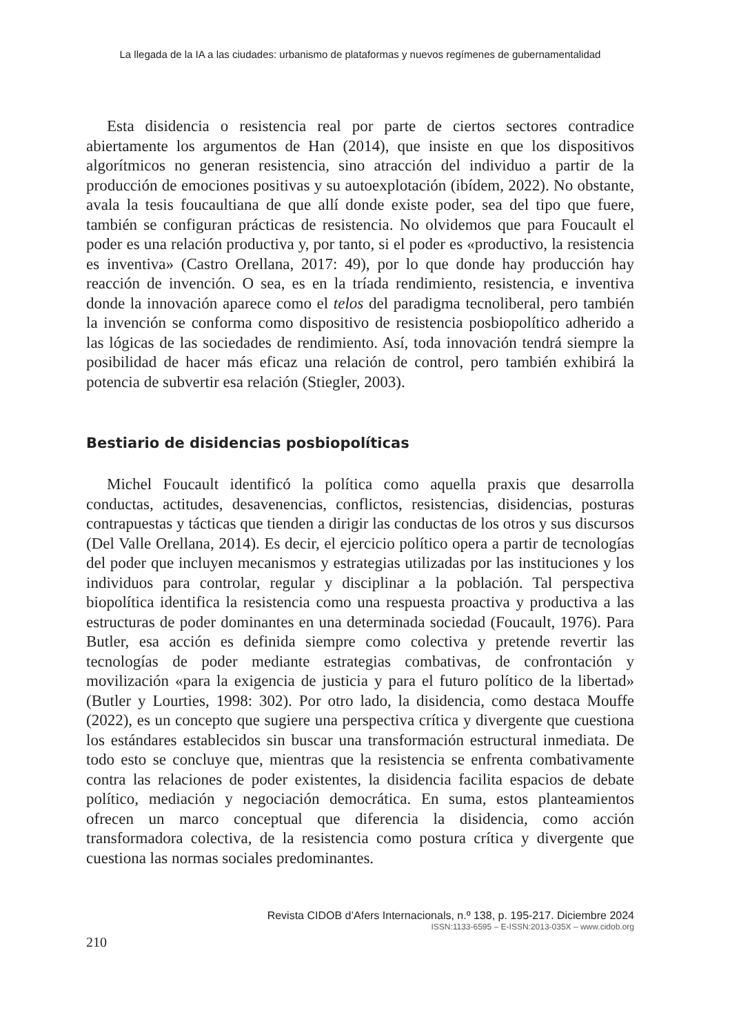La llegada de la IA a las ciudades: urbanismo de plataformas y nuevos regímenes de gubernamentalidad
Esta disidencia o resistencia real por parte de ciertos sectores contradice abiertamente los argumentos de Han (2014), que insiste en que los dispositivos algorítmicos no generan resistencia, sino atracción del individuo a partir de la producción de emociones positivas y su autoexplotación (ibídem, 2022). No obstante, avala la tesis foucaultiana de que allí donde existe poder, sea del tipo que fuere, también se configuran prácticas de resistencia. No olvidemos que para Foucault el poder es una relación productiva y, por tanto, si el poder es «productivo, la resistencia es inventiva» (Castro Orellana, 2017: 49), por lo que donde hay producción hay reacción de invención. O sea, es en la tríada rendimiento, resistencia, e inventiva donde la innovación aparece como el telos del paradigma tecnoliberal, pero también la invención se conforma como dispositivo de resistencia posbiopolítico adherido a las lógicas de las sociedades de rendimiento. Así, toda innovación tendrá siempre la posibilidad de hacer más eficaz una relación de control, pero también exhibirá la potencia de subvertir esa relación (Stiegler, 2003).
Bestiario de disidencias posbiopolíticas
Michel Foucault identificó la política como aquella praxis que desarrolla conductas, actitudes, desavenencias, conflictos, resistencias, disidencias, posturas contrapuestas y tácticas que tienden a dirigir las conductas de los otros y sus discursos (Del Valle Orellana, 2014). Es decir, el ejercicio político opera a partir de tecnologías del poder que incluyen mecanismos y estrategias utilizadas por las instituciones y los individuos para controlar, regular y disciplinar a la población. Tal perspectiva biopolítica identifica la resistencia como una respuesta proactiva y productiva a las estructuras de poder dominantes en una determinada sociedad (Foucault, 1976). Para Butler, esa acción es definida siempre como colectiva y pretende revertir las tecnologías de poder mediante estrategias combativas, de confrontación y movilización «para la exigencia de justicia y para el futuro político de la libertad» (Butler y Lourties, 1998: 302). Por otro lado, la disidencia, como destaca Mouffe (2022), es un concepto que sugiere una perspectiva crítica y divergente que cuestiona los estándares establecidos sin buscar una transformación estructural inmediata. De todo esto se concluye que, mientras que la resistencia se enfrenta combativamente contra las relaciones de poder existentes, la disidencia facilita espacios de debate político, mediación y negociación democrática. En suma, estos planteamientos ofrecen un marco conceptual que diferencia la disidencia, como acción transformadora colectiva, de la resistencia como postura crítica y divergente que cuestiona las normas sociales predominantes.
Revista CIDOB d’Afers Internacionals, n.º 138, p. 195-217. Diciembre 2024
ISSN:1133-6595 – E-ISSN:2013-035X – www.cidob.org
210